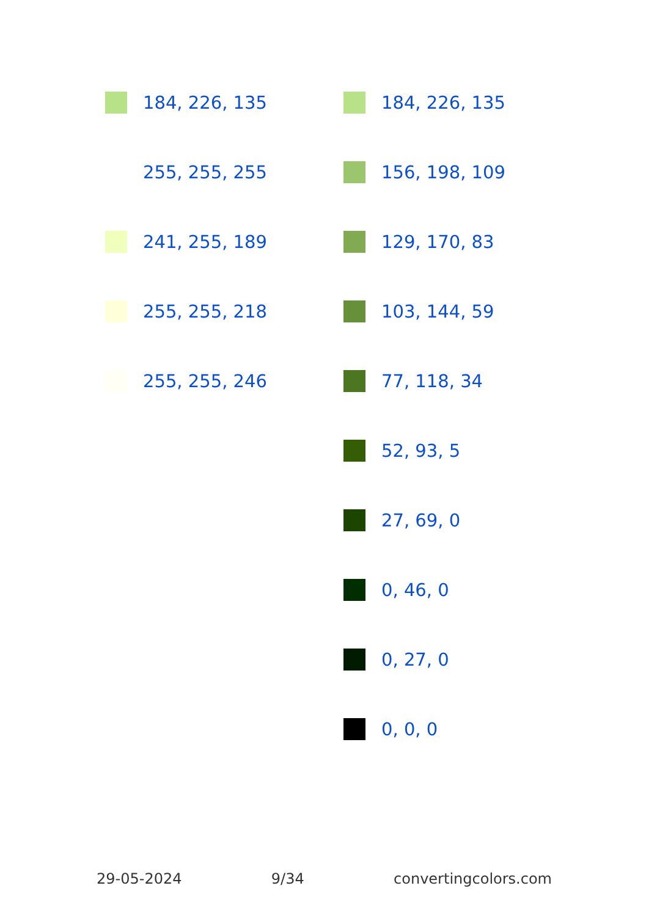184, 226, 135
255, 255, 255
241, 255, 189
255, 255, 218
255, 255, 246
184, 226, 135
156, 198, 109
129, 170, 83
103, 144, 59
77, 118, 34
52, 93, 5
27, 69, 0
0, 46, 0
0, 27, 0
0, 0, 0
29-05-2024 9/34 convertingcolors.com